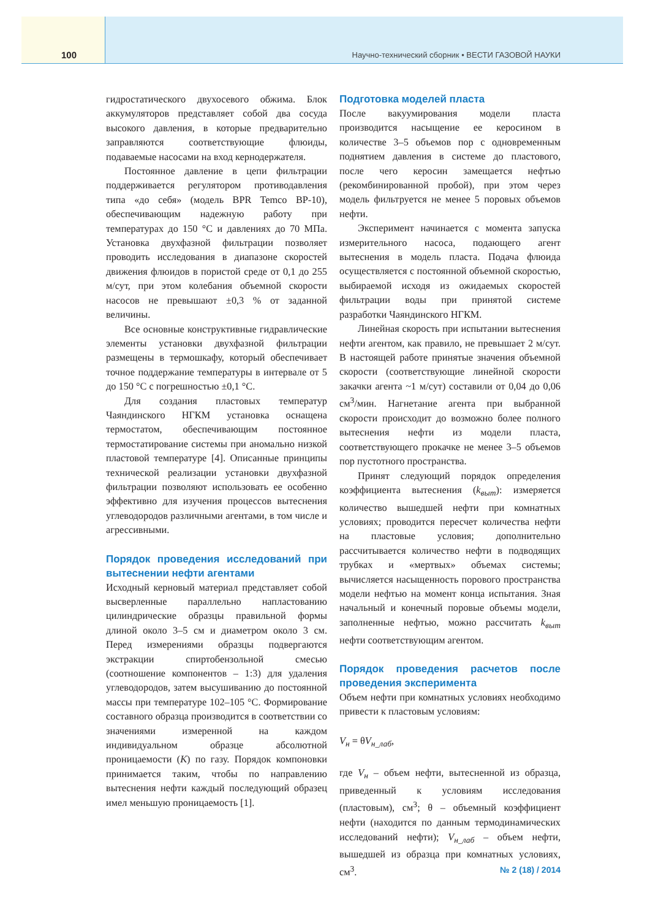100
Научно-технический сборник • ВЕСТИ ГАЗОВОЙ НАУКИ
гидростатического двухосевого обжима. Блок аккумуляторов представляет собой два сосуда высокого давления, в которые предварительно заправляются соответствующие флюиды, подаваемые насосами на вход кернодержателя.
Постоянное давление в цепи фильтрации поддерживается регулятором противодавления типа «до себя» (модель BPR Temco BP-10), обеспечивающим надежную работу при температурах до 150 °С и давлениях до 70 МПа. Установка двухфазной фильтрации позволяет проводить исследования в диапазоне скоростей движения флюидов в пористой среде от 0,1 до 255 м/сут, при этом колебания объемной скорости насосов не превышают ±0,3 % от заданной величины.
Все основные конструктивные гидравлические элементы установки двухфазной фильтрации размещены в термошкафу, который обеспечивает точное поддержание температуры в интервале от 5 до 150 °С с погрешностью ±0,1 °С.
Для создания пластовых температур Чаяндинского НГКМ установка оснащена термостатом, обеспечивающим постоянное термостатирование системы при аномально низкой пластовой температуре [4]. Описанные принципы технической реализации установки двухфазной фильтрации позволяют использовать ее особенно эффективно для изучения процессов вытеснения углеводородов различными агентами, в том числе и агрессивными.
Порядок проведения исследований при вытеснении нефти агентами
Исходный керновый материал представляет собой высверленные параллельно напластованию цилиндрические образцы правильной формы длиной около 3–5 см и диаметром около 3 см. Перед измерениями образцы подвергаются экстракции спиртобензольной смесью (соотношение компонентов – 1:3) для удаления углеводородов, затем высушиванию до постоянной массы при температуре 102–105 °С. Формирование составного образца производится в соответствии со значениями измеренной на каждом индивидуальном образце абсолютной проницаемости (K) по газу. Порядок компоновки принимается таким, чтобы по направлению вытеснения нефти каждый последующий образец имел меньшую проницаемость [1].
Подготовка моделей пласта
После вакуумирования модели пласта производится насыщение ее керосином в количестве 3–5 объемов пор с одновременным поднятием давления в системе до пластового, после чего керосин замещается нефтью (рекомбинированной пробой), при этом через модель фильтруется не менее 5 поровых объемов нефти.
Эксперимент начинается с момента запуска измерительного насоса, подающего агент вытеснения в модель пласта. Подача флюида осуществляется с постоянной объемной скоростью, выбираемой исходя из ожидаемых скоростей фильтрации воды при принятой системе разработки Чаяндинского НГКМ.
Линейная скорость при испытании вытеснения нефти агентом, как правило, не превышает 2 м/сут. В настоящей работе принятые значения объемной скорости (соответствующие линейной скорости закачки агента ~1 м/сут) составили от 0,04 до 0,06 см<sup>3</sup>/мин. Нагнетание агента при выбранной скорости происходит до возможно более полного вытеснения нефти из модели пласта, соответствующего прокачке не менее 3–5 объемов пор пустотного пространства.
Принят следующий порядок определения коэффициента вытеснения (k<sub>выт</sub>): измеряется количество вышедшей нефти при комнатных условиях; проводится пересчет количества нефти на пластовые условия; дополнительно рассчитывается количество нефти в подводящих трубках и «мертвых» объемах системы; вычисляется насыщенность порового пространства модели нефтью на момент конца испытания. Зная начальный и конечный поровые объемы модели, заполненные нефтью, можно рассчитать k<sub>выт</sub> нефти соответствующим агентом.
Порядок проведения расчетов после проведения эксперимента
Объем нефти при комнатных условиях необходимо привести к пластовым условиям:
V<sub>н</sub> = θV<sub>н_лаб</sub>,
где V<sub>н</sub> – объем нефти, вытесненной из образца, приведенный к условиям исследования (пластовым), см<sup>3</sup>; θ – объемный коэффициент нефти (находится по данным термодинамических исследований нефти); V<sub>н_лаб</sub> – объем нефти, вышедшей из образца при комнатных условиях, см<sup>3</sup>.
№ 2 (18) / 2014